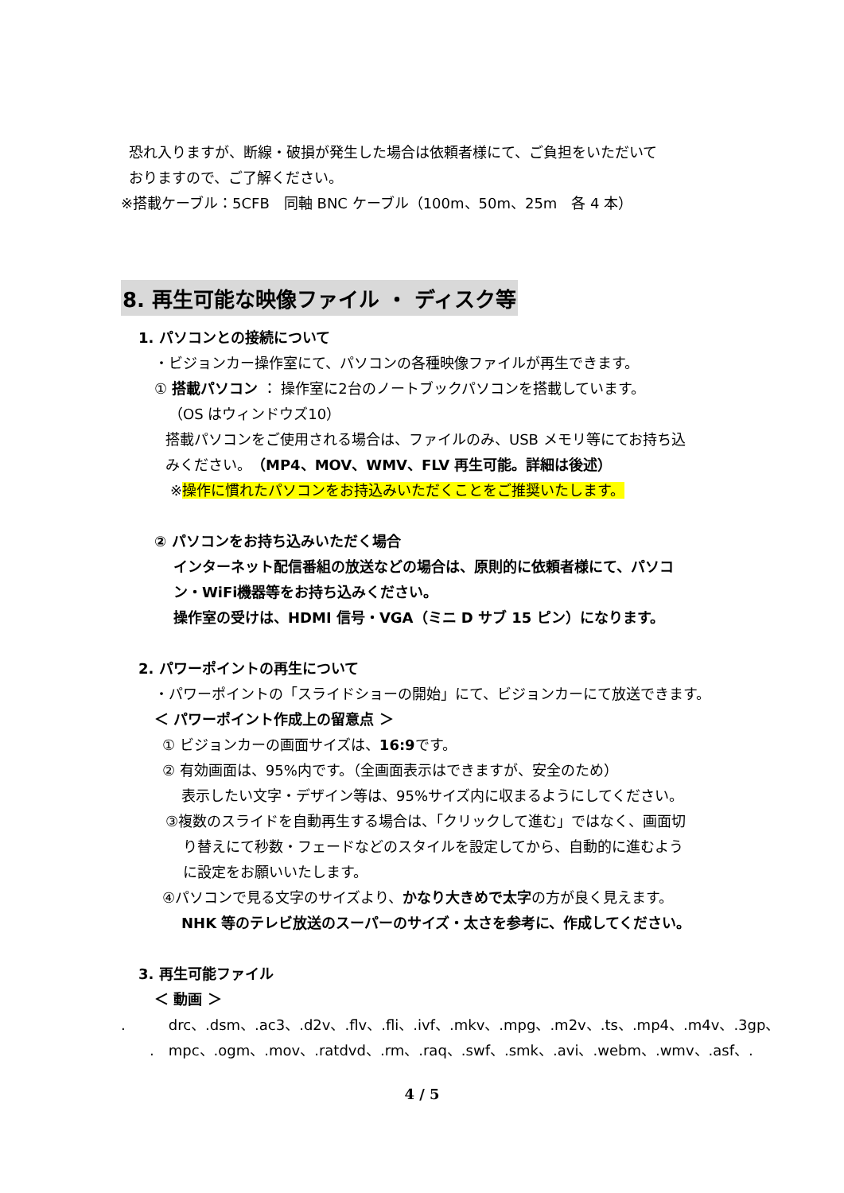恐れ入りますが、断線・破損が発生した場合は依頼者様にて、ご負担をいただいて
おりますので、ご了解ください。
※搭載ケーブル：5CFB　同軸 BNC ケーブル（100m、50m、25m　各 4 本）
8. 再生可能な映像ファイル ・ ディスク等
1. パソコンとの接続について
・ビジョンカー操作室にて、パソコンの各種映像ファイルが再生できます。
① 搭載パソコン ： 操作室に2台のノートブックパソコンを搭載しています。
（OS はウィンドウズ10）
搭載パソコンをご使用される場合は、ファイルのみ、USB メモリ等にてお持ち込
みください。（MP4、MOV、WMV、FLV 再生可能。詳細は後述）
※操作に慣れたパソコンをお持込みいただくことをご推奨いたします。
② パソコンをお持ち込みいただく場合
インターネット配信番組の放送などの場合は、原則的に依頼者様にて、パソコ
ン・WiFi機器等をお持ち込みください。
操作室の受けは、HDMI 信号・VGA（ミニ D サブ 15 ピン）になります。
2. パワーポイントの再生について
・パワーポイントの「スライドショーの開始」にて、ビジョンカーにて放送できます。
＜ パワーポイント作成上の留意点 ＞
① ビジョンカーの画面サイズは、16:9です。
② 有効画面は、95%内です。（全画面表示はできますが、安全のため）
表示したい文字・デザイン等は、95%サイズ内に収まるようにしてください。
③複数のスライドを自動再生する場合は、「クリックして進む」ではなく、画面切
り替えにて秒数・フェードなどのスタイルを設定してから、自動的に進むよう
に設定をお願いいたします。
④パソコンで見る文字のサイズより、かなり大きめで太字の方が良く見えます。
NHK 等のテレビ放送のスーパーのサイズ・太さを参考に、作成してください。
3. 再生可能ファイル
＜ 動画 ＞
.　　　drc、.dsm、.ac3、.d2v、.flv、.fli、.ivf、.mkv、.mpg、.m2v、.ts、.mp4、.m4v、.3gp、
.　mpc、.ogm、.mov、.ratdvd、.rm、.raq、.swf、.smk、.avi、.webm、.wmv、.asf、.
4 / 5